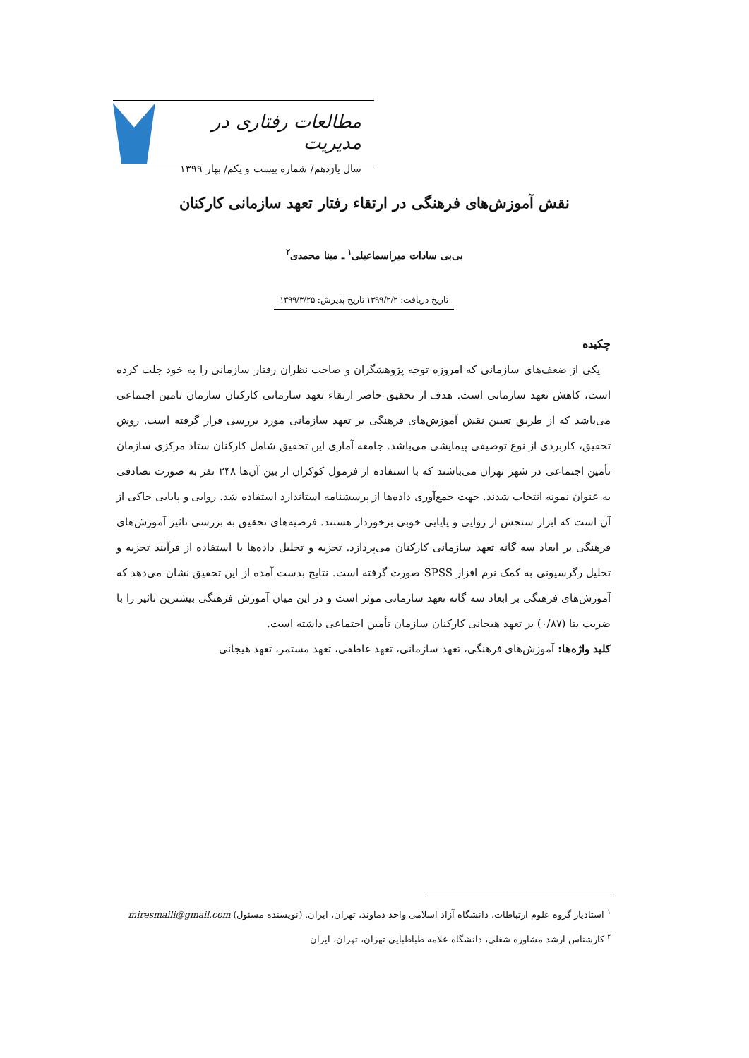مطالعات رفتاری در مدیریت
سال یازدهم/ شماره بیست و یکم/ بهار ۱۳۹۹
نقش آموزش‌های فرهنگی در ارتقاء رفتار تعهد سازمانی کارکنان
بی‌بی سادات میراسماعیلی<sup>۱</sup> ـ مینا محمدی<sup>۲</sup>
تاریخ دریافت: ۱۳۹۹/۲/۲ تاریخ پذیرش: ۱۳۹۹/۳/۲۵
چکیده
یکی از ضعف‌های سازمانی که امروزه توجه پژوهشگران و صاحب نظران رفتار سازمانی را به خود جلب کرده است، کاهش تعهد سازمانی است. هدف از تحقیق حاضر ارتقاء تعهد سازمانی کارکنان سازمان تامین اجتماعی می‌باشد که از طریق تعیین نقش آموزش‌های فرهنگی بر تعهد سازمانی مورد بررسی قرار گرفته است. روش تحقیق، کاربردی از نوع توصیفی پیمایشی می‌باشد. جامعه آماری این تحقیق شامل کارکنان ستاد مرکزی سازمان تأمین اجتماعی در شهر تهران می‌باشند که با استفاده از فرمول کوکران از بین آن‌ها ۲۴۸ نفر به صورت تصادفی به عنوان نمونه انتخاب شدند. جهت جمع‌آوری داده‌ها از پرسشنامه استاندارد استفاده شد. روایی و پایایی حاکی از آن است که ابزار سنجش از روایی و پایایی خوبی برخوردار هستند. فرضیه‌های تحقیق به بررسی تاثیر آموزش‌های فرهنگی بر ابعاد سه گانه تعهد سازمانی کارکنان می‌پردازد. تجزیه و تحلیل داده‌ها با استفاده از فرآیند تجزیه و تحلیل رگرسیونی به کمک نرم افزار SPSS صورت گرفته است. نتایج بدست آمده از این تحقیق نشان می‌دهد که آموزش‌های فرهنگی بر ابعاد سه گانه تعهد سازمانی موثر است و در این میان آموزش فرهنگی بیشترین تاثیر را با ضریب بتا (۰/۸۷) بر تعهد هیجانی کارکنان سازمان تأمین اجتماعی داشته است.
کلید واژه‌ها: آموزش‌های فرهنگی، تعهد سازمانی، تعهد عاطفی، تعهد مستمر، تعهد هیجانی
<sup>۱</sup> استادیار گروه علوم ارتباطات، دانشگاه آزاد اسلامی واحد دماوند، تهران، ایران. (نویسنده مسئول) miresmaili@gmail.com
<sup>۲</sup> کارشناس ارشد مشاوره شغلی، دانشگاه علامه طباطبایی تهران، تهران، ایران